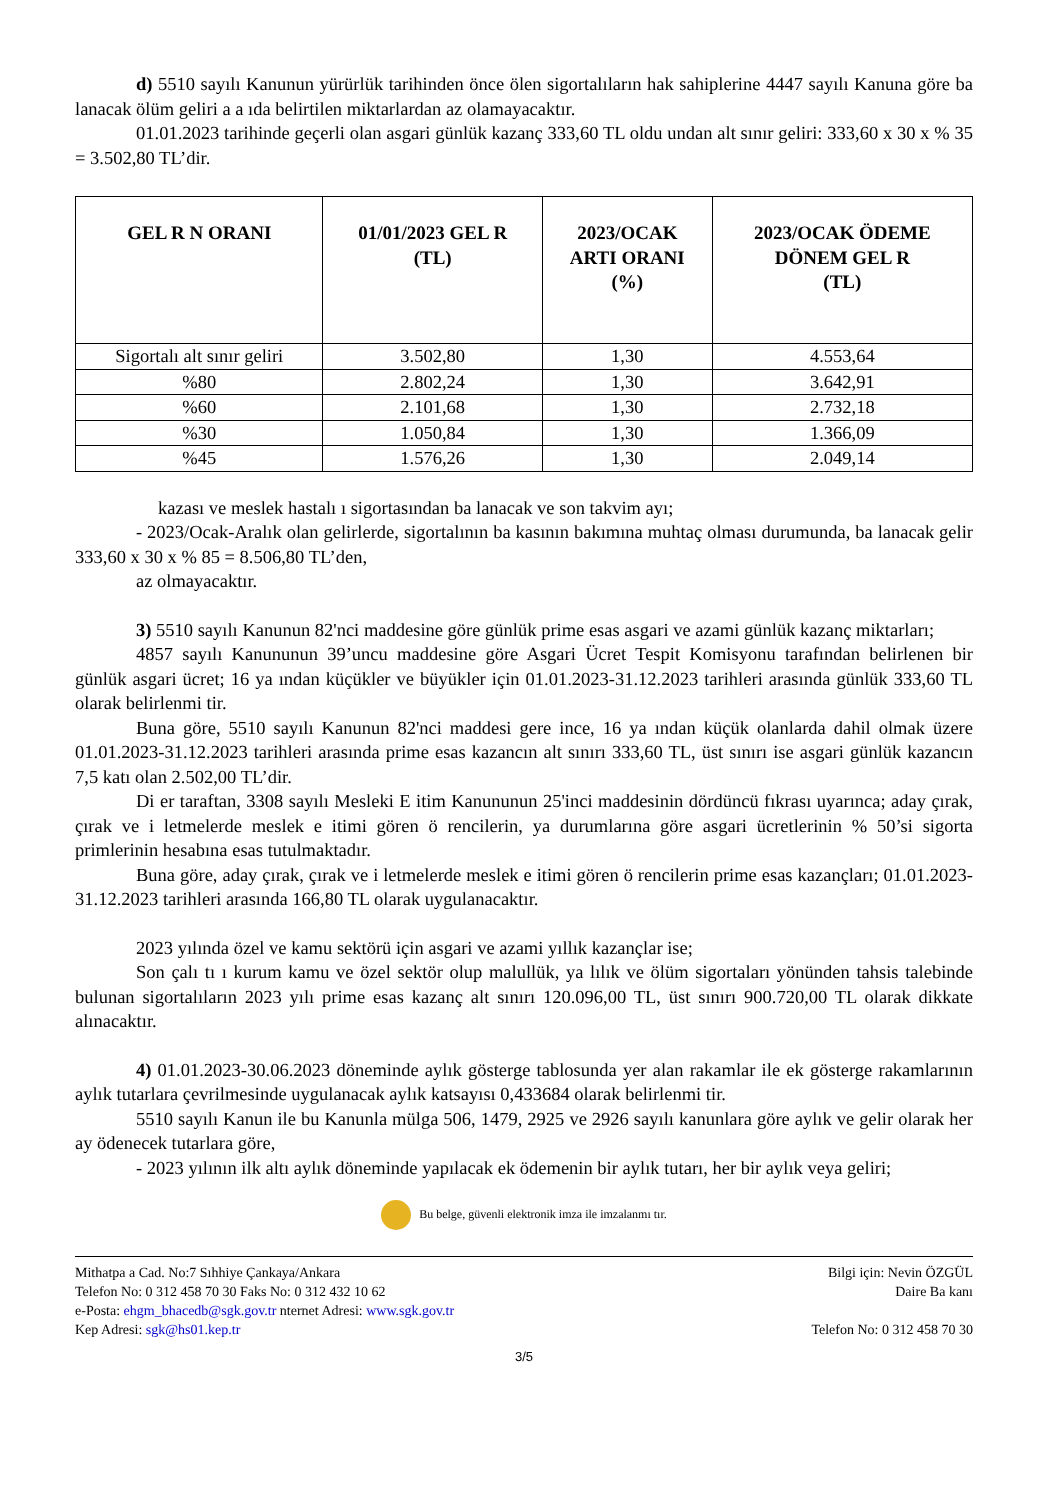d) 5510 sayılı Kanunun yürürlük tarihinden önce ölen sigortalıların hak sahiplerine 4447 sayılı Kanuna göre ba lanacak ölüm geliri a a ıda belirtilen miktarlardan az olamayacaktır.
01.01.2023 tarihinde geçerli olan asgari günlük kazanç 333,60 TL oldu undan alt sınır geliri: 333,60 x 30 x % 35 = 3.502,80 TL’dir.
| GEL R N ORANI | 01/01/2023 GEL R (TL) | 2023/OCAK ARTI ORANI (%) | 2023/OCAK ÖDEME DÖNEM GEL R (TL) |
| --- | --- | --- | --- |
| Sigortalı alt sınır geliri | 3.502,80 | 1,30 | 4.553,64 |
| %80 | 2.802,24 | 1,30 | 3.642,91 |
| %60 | 2.101,68 | 1,30 | 2.732,18 |
| %30 | 1.050,84 | 1,30 | 1.366,09 |
| %45 | 1.576,26 | 1,30 | 2.049,14 |
kazası ve meslek hastalı ı sigortasından ba lanacak ve son takvim ayı;
- 2023/Ocak-Aralık olan gelirlerde, sigortalının ba kasının bakımına muhtaç olması durumunda, ba lanacak gelir 333,60 x 30 x % 85 = 8.506,80 TL’den,
az olmayacaktır.
3) 5510 sayılı Kanunun 82'nci maddesine göre günlük prime esas asgari ve azami günlük kazanç miktarları;
4857 sayılı Kanununun 39’uncu maddesine göre Asgari Ücret Tespit Komisyonu tarafından belirlenen bir günlük asgari ücret; 16 ya ından küçükler ve büyükler için 01.01.2023-31.12.2023 tarihleri arasında günlük 333,60 TL olarak belirlenmi tir.
Buna göre, 5510 sayılı Kanunun 82'nci maddesi gere ince, 16 ya ından küçük olanlarda dahil olmak üzere 01.01.2023-31.12.2023 tarihleri arasında prime esas kazancın alt sınırı 333,60 TL, üst sınırı ise asgari günlük kazancın 7,5 katı olan 2.502,00 TL’dir.
Di er taraftan, 3308 sayılı Mesleki E itim Kanununun 25'inci maddesinin dördüncü fıkrası uyarınca; aday çırak, çırak ve i letmelerde meslek e itimi gören ö rencilerin, ya durumlarına göre asgari ücretlerinin % 50’si sigorta primlerinin hesabına esas tutulmaktadır.
Buna göre, aday çırak, çırak ve i letmelerde meslek e itimi gören ö rencilerin prime esas kazançları; 01.01.2023-31.12.2023 tarihleri arasında 166,80 TL olarak uygulanacaktır.
2023 yılında özel ve kamu sektörü için asgari ve azami yıllık kazançlar ise;
Son çalı tı ı kurum kamu ve özel sektör olup malullük, ya lılık ve ölüm sigortaları yönünden tahsis talebinde bulunan sigortalıların 2023 yılı prime esas kazanç alt sınırı 120.096,00 TL, üst sınırı 900.720,00 TL olarak dikkate alınacaktır.
4) 01.01.2023-30.06.2023 döneminde aylık gösterge tablosunda yer alan rakamlar ile ek gösterge rakamlarının aylık tutarlara çevrilmesinde uygulanacak aylık katsayısı 0,433684 olarak belirlenmi tir.
5510 sayılı Kanun ile bu Kanunla mülga 506, 1479, 2925 ve 2926 sayılı kanunlara göre aylık ve gelir olarak her ay ödenecek tutarlara göre,
- 2023 yılının ilk altı aylık döneminde yapılacak ek ödemenin bir aylık tutarı, her bir aylık veya geliri;
Bu belge, güvenli elektronik imza ile imzalanmı tır.
Mithatpa a Cad. No:7 Sıhhiye Çankaya/Ankara
Telefon No: 0 312 458 70 30 Faks No: 0 312 432 10 62
e-Posta: ehgm_bhacedb@sgk.gov.tr nternet Adresi: www.sgk.gov.tr
Kep Adresi: sgk@hs01.kep.tr
Bilgi için: Nevin ÖZGÜL
Daire Ba kanı
Telefon No: 0 312 458 70 30
3/5